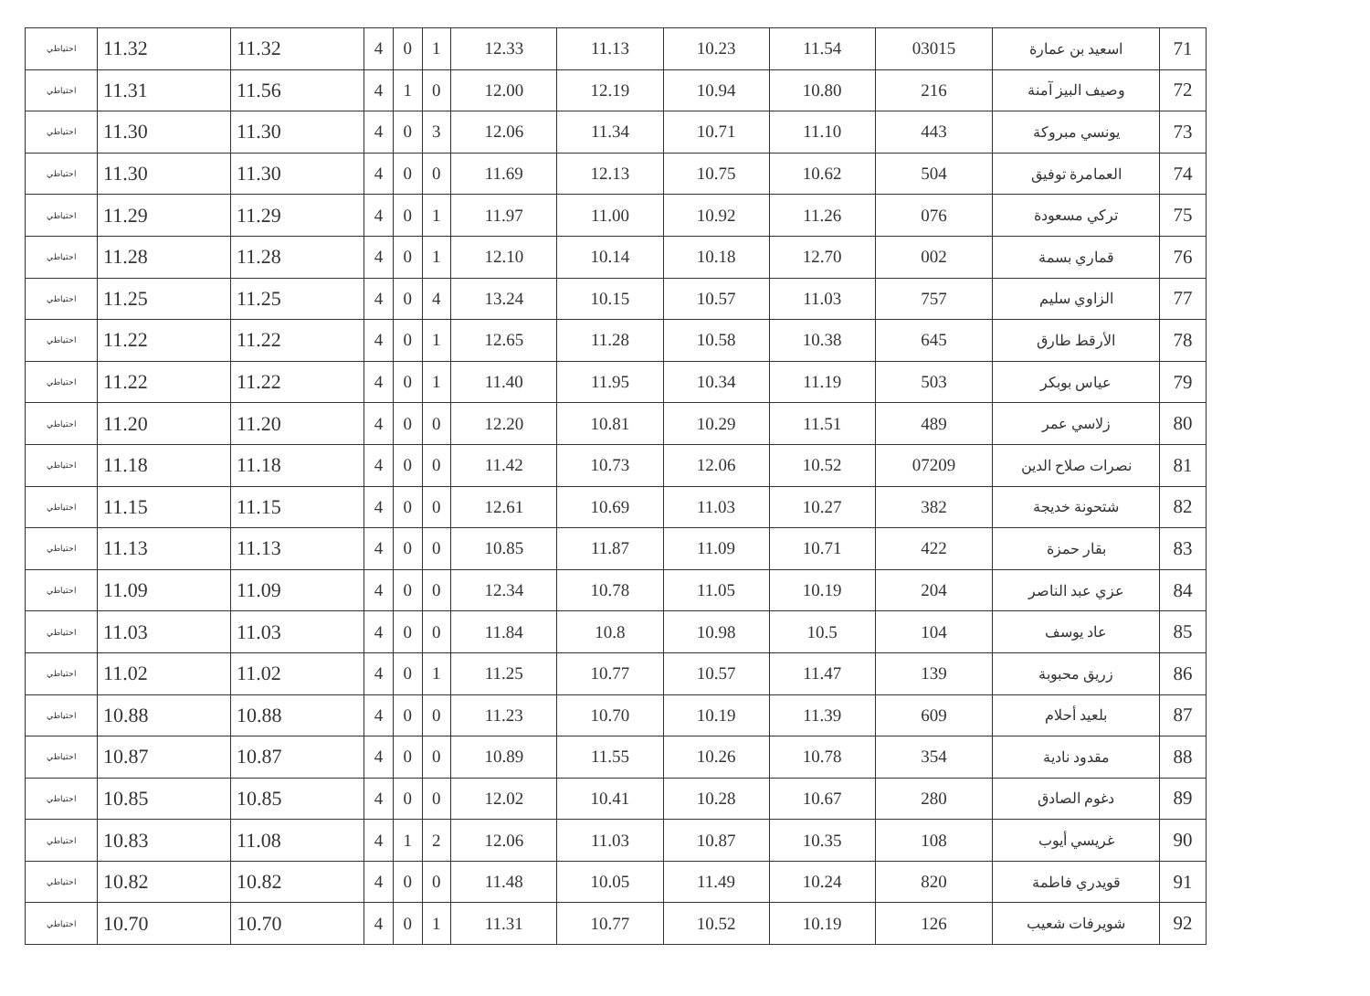| 71 | اسعيد بن عمارة | 03015 | 11.54 | 10.23 | 11.13 | 12.33 | 1 | 0 | 4 | 11.32 | 11.32 | احتياطي |
| 72 | وصيف البيز آمنة | 216 | 10.80 | 10.94 | 12.19 | 12.00 | 0 | 1 | 4 | 11.56 | 11.31 | احتياطي |
| 73 | يونسي مبروكة | 443 | 11.10 | 10.71 | 11.34 | 12.06 | 3 | 0 | 4 | 11.30 | 11.30 | احتياطي |
| 74 | العمامرة توفيق | 504 | 10.62 | 10.75 | 12.13 | 11.69 | 0 | 0 | 4 | 11.30 | 11.30 | احتياطي |
| 75 | تركي مسعودة | 076 | 11.26 | 10.92 | 11.00 | 11.97 | 1 | 0 | 4 | 11.29 | 11.29 | احتياطي |
| 76 | قماري بسمة | 002 | 12.70 | 10.18 | 10.14 | 12.10 | 1 | 0 | 4 | 11.28 | 11.28 | احتياطي |
| 77 | الزاوي سليم | 757 | 11.03 | 10.57 | 10.15 | 13.24 | 4 | 0 | 4 | 11.25 | 11.25 | احتياطي |
| 78 | الأرقط طارق | 645 | 10.38 | 10.58 | 11.28 | 12.65 | 1 | 0 | 4 | 11.22 | 11.22 | احتياطي |
| 79 | عياس بوبكر | 503 | 11.19 | 10.34 | 11.95 | 11.40 | 1 | 0 | 4 | 11.22 | 11.22 | احتياطي |
| 80 | زلاسي عمر | 489 | 11.51 | 10.29 | 10.81 | 12.20 | 0 | 0 | 4 | 11.20 | 11.20 | احتياطي |
| 81 | نصرات صلاح الدين | 07209 | 10.52 | 12.06 | 10.73 | 11.42 | 0 | 0 | 4 | 11.18 | 11.18 | احتياطي |
| 82 | شتحونة خديجة | 382 | 10.27 | 11.03 | 10.69 | 12.61 | 0 | 0 | 4 | 11.15 | 11.15 | احتياطي |
| 83 | بقار حمزة | 422 | 10.71 | 11.09 | 11.87 | 10.85 | 0 | 0 | 4 | 11.13 | 11.13 | احتياطي |
| 84 | عزي عبد الناصر | 204 | 10.19 | 11.05 | 10.78 | 12.34 | 0 | 0 | 4 | 11.09 | 11.09 | احتياطي |
| 85 | عاد يوسف | 104 | 10.5 | 10.98 | 10.8 | 11.84 | 0 | 0 | 4 | 11.03 | 11.03 | احتياطي |
| 86 | زريق محبوبة | 139 | 11.47 | 10.57 | 10.77 | 11.25 | 1 | 0 | 4 | 11.02 | 11.02 | احتياطي |
| 87 | بلعيد أحلام | 609 | 11.39 | 10.19 | 10.70 | 11.23 | 0 | 0 | 4 | 10.88 | 10.88 | احتياطي |
| 88 | مقدود نادية | 354 | 10.78 | 10.26 | 11.55 | 10.89 | 0 | 0 | 4 | 10.87 | 10.87 | احتياطي |
| 89 | دغوم الصادق | 280 | 10.67 | 10.28 | 10.41 | 12.02 | 0 | 0 | 4 | 10.85 | 10.85 | احتياطي |
| 90 | غريسي أيوب | 108 | 10.35 | 10.87 | 11.03 | 12.06 | 2 | 1 | 4 | 11.08 | 10.83 | احتياطي |
| 91 | قويدري فاطمة | 820 | 10.24 | 11.49 | 10.05 | 11.48 | 0 | 0 | 4 | 10.82 | 10.82 | احتياطي |
| 92 | شويرفات شعيب | 126 | 10.19 | 10.52 | 10.77 | 11.31 | 1 | 0 | 4 | 10.70 | 10.70 | احتياطي |